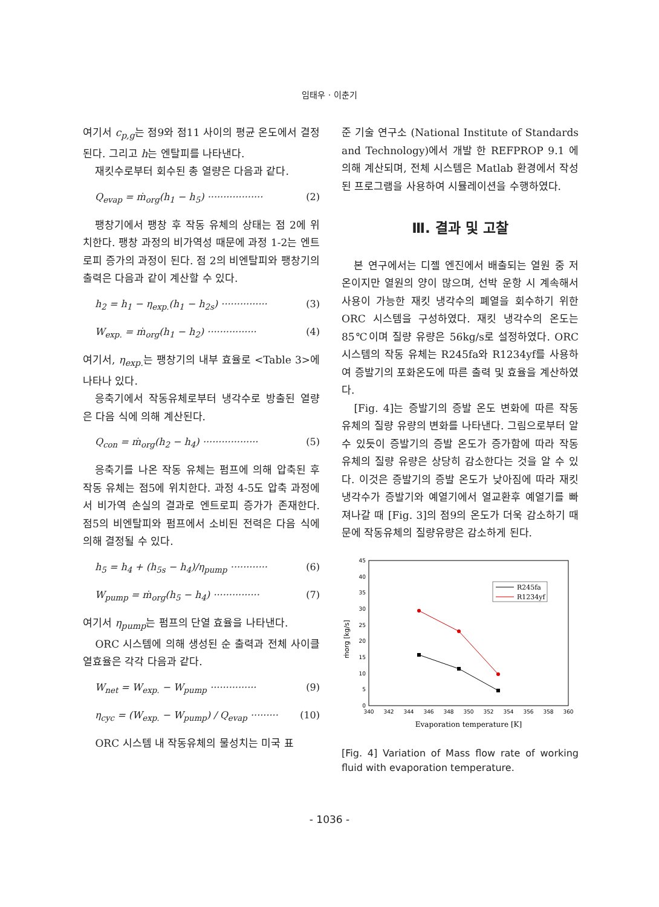임태우 · 이춘기
여기서 c<sub>p,g</sub>는 점9와 점11 사이의 평균 온도에서 결정된다. 그리고 h는 엔탈피를 나타낸다.
재킷수로부터 회수된 총 열량은 다음과 같다.
Q<sub>evap</sub> = ṁ<sub>org</sub>(h<sub>1</sub> − h<sub>5</sub>) ·················· (2)
팽창기에서 팽창 후 작동 유체의 상태는 점 2에 위치한다. 팽창 과정의 비가역성 때문에 과정 1-2는 엔트로피 증가의 과정이 된다. 점 2의 비엔탈피와 팽창기의 출력은 다음과 같이 계산할 수 있다.
h<sub>2</sub> = h<sub>1</sub> − η<sub>exp.</sub>(h<sub>1</sub> − h<sub>2s</sub>) ··············· (3)
W<sub>exp.</sub> = ṁ<sub>org</sub>(h<sub>1</sub> − h<sub>2</sub>) ················ (4)
여기서, η<sub>exp.</sub> 는 팽창기의 내부 효율로 <Table 3>에 나타나 있다.
응축기에서 작동유체로부터 냉각수로 방출된 열량은 다음 식에 의해 계산된다.
Q<sub>con</sub> = ṁ<sub>org</sub>(h<sub>2</sub> − h<sub>4</sub>) ·················· (5)
응축기를 나온 작동 유체는 펌프에 의해 압축된 후 작동 유체는 점5에 위치한다. 과정 4-5도 압축 과정에서 비가역 손실의 결과로 엔트로피 증가가 존재한다. 점5의 비엔탈피와 펌프에서 소비된 전력은 다음 식에 의해 결정될 수 있다.
h<sub>5</sub> = h<sub>4</sub> + (h<sub>5s</sub> − h<sub>4</sub>)/η<sub>pump</sub> ············ (6)
W<sub>pump</sub> = ṁ<sub>org</sub>(h<sub>5</sub> − h<sub>4</sub>) ··············· (7)
여기서 η<sub>pump</sub>는 펌프의 단열 효율을 나타낸다.
ORC 시스템에 의해 생성된 순 출력과 전체 사이클 열효율은 각각 다음과 같다.
W<sub>net</sub> = W<sub>exp.</sub> − W<sub>pump</sub> ··············· (9)
η<sub>cyc</sub> = (W<sub>exp.</sub> − W<sub>pump</sub>) / Q<sub>evap</sub> ········· (10)
ORC 시스템 내 작동유체의 물성치는 미국 표
준 기술 연구소 (National Institute of Standards and Technology)에서 개발 한 REFPROP 9.1 에 의해 계산되며, 전체 시스템은 Matlab 환경에서 작성된 프로그램을 사용하여 시뮬레이션을 수행하였다.
Ⅲ. 결과 및 고찰
본 연구에서는 디젤 엔진에서 배출되는 열원 중 저온이지만 열원의 양이 많으며, 선박 운항 시 계속해서 사용이 가능한 재킷 냉각수의 폐열을 회수하기 위한 ORC 시스템을 구성하였다. 재킷 냉각수의 온도는 85℃이며 질량 유량은 56kg/s로 설정하였다. ORC 시스템의 작동 유체는 R245fa와 R1234yf를 사용하여 증발기의 포화온도에 따른 출력 및 효율을 계산하였다.
[Fig. 4]는 증발기의 증발 온도 변화에 따른 작동 유체의 질량 유량의 변화를 나타낸다. 그림으로부터 알 수 있듯이 증발기의 증발 온도가 증가함에 따라 작동 유체의 질량 유량은 상당히 감소한다는 것을 알 수 있다. 이것은 증발기의 증발 온도가 낮아짐에 따라 재킷 냉각수가 증발기와 예열기에서 열교환후 예열기를 빠져나갈 때 [Fig. 3]의 점9의 온도가 더욱 감소하기 때문에 작동유체의 질량유량은 감소하게 된다.
0
5
10
15
20
25
30
35
40
45
340
342
344
346
348
350
352
354
356
358
360
Evaporation temperature [K]
ṁorg [kg/s]
R245fa
R1234yf
[Fig. 4] Variation of Mass flow rate of working fluid with evaporation temperature.
- 1036 -